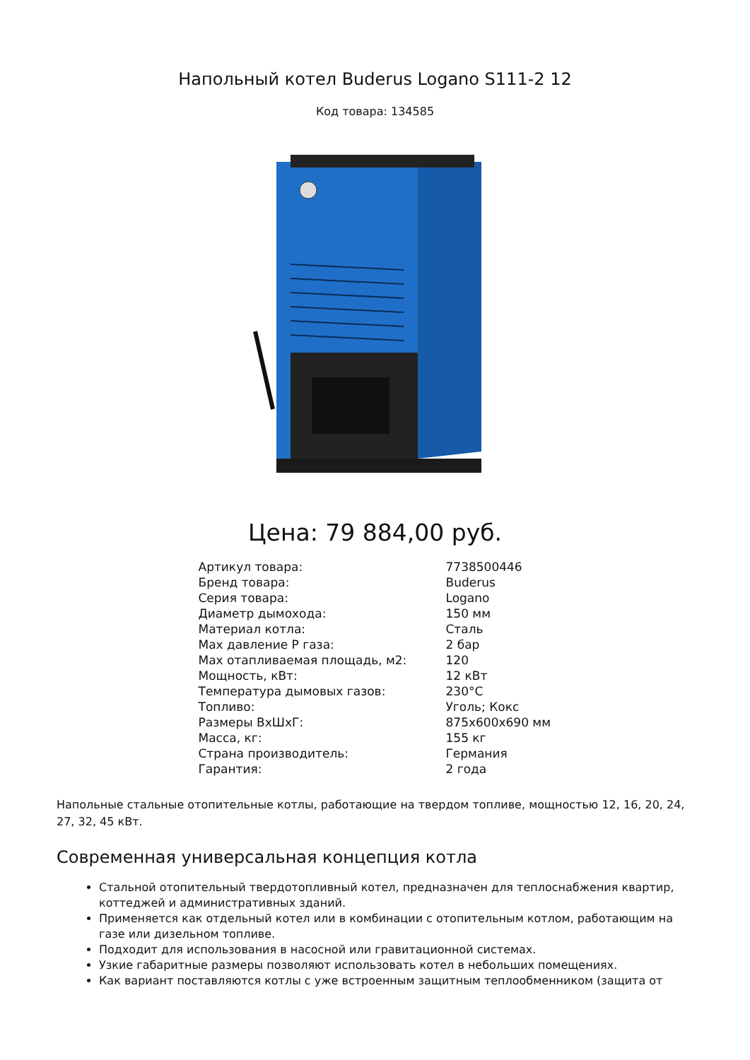Напольный котел Buderus Logano S111-2 12
Код товара: 134585
Цена: 79 884,00 руб.
| Артикул товара: | 7738500446 |
| Бренд товара: | Buderus |
| Серия товара: | Logano |
| Диаметр дымохода: | 150 мм |
| Материал котла: | Сталь |
| Max давление Р газа: | 2 бар |
| Max отапливаемая площадь, м2: | 120 |
| Мощность, кВт: | 12 кВт |
| Температура дымовых газов: | 230°C |
| Топливо: | Уголь; Кокс |
| Размеры ВхШхГ: | 875x600x690 мм |
| Масса, кг: | 155 кг |
| Страна производитель: | Германия |
| Гарантия: | 2 года |
Напольные стальные отопительные котлы, работающие на твердом топливе, мощностью 12, 16, 20, 24, 27, 32, 45 кВт.
Современная универсальная концепция котла
Стальной отопительный твердотопливный котел, предназначен для теплоснабжения квартир, коттеджей и административных зданий.
Применяется как отдельный котел или в комбинации с отопительным котлом, работающим на газе или дизельном топливе.
Подходит для использования в насосной или гравитационной системах.
Узкие габаритные размеры позволяют использовать котел в небольших помещениях.
Как вариант поставляются котлы с уже встроенным защитным теплообменником (защита от